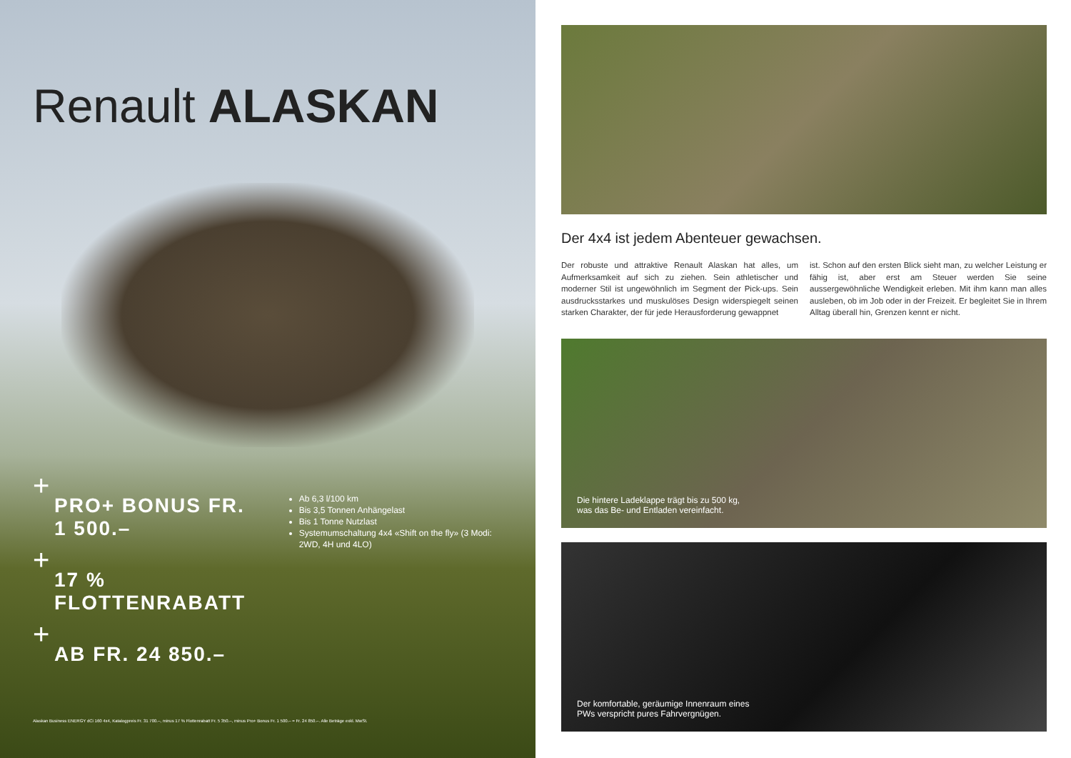Renault ALASKAN
+
PRO+ BONUS FR. 1 500.–
+
17 % FLOTTENRABATT
+
AB FR. 24 850.–
Ab 6,3 l/100 km
Bis 3,5 Tonnen Anhängelast
Bis 1 Tonne Nutzlast
Systemumschaltung 4x4 «Shift on the fly» (3 Modi: 2WD, 4H und 4LO)
Alaskan Business ENERGY dCi 160 4x4, Katalogpreis Fr. 31 700.–, minus 17 % Flottenrabatt Fr. 5 350.–, minus Pro+ Bonus Fr. 1 500.– = Fr. 24 850.–. Alle Beträge exkl. MwSt.
Der 4x4 ist jedem Abenteuer gewachsen.
Der robuste und attraktive Renault Alaskan hat alles, um Aufmerksamkeit auf sich zu ziehen. Sein athletischer und moderner Stil ist ungewöhnlich im Segment der Pick-ups. Sein ausdrucksstarkes und muskulöses Design widerspiegelt seinen starken Charakter, der für jede Herausforderung gewappnet
ist. Schon auf den ersten Blick sieht man, zu welcher Leistung er fähig ist, aber erst am Steuer werden Sie seine aussergewöhnliche Wendigkeit erleben. Mit ihm kann man alles ausleben, ob im Job oder in der Freizeit. Er begleitet Sie in Ihrem Alltag überall hin, Grenzen kennt er nicht.
Die hintere Ladeklappe trägt bis zu 500 kg,
was das Be- und Entladen vereinfacht.
Der komfortable, geräumige Innenraum eines
PWs verspricht pures Fahrvergnügen.